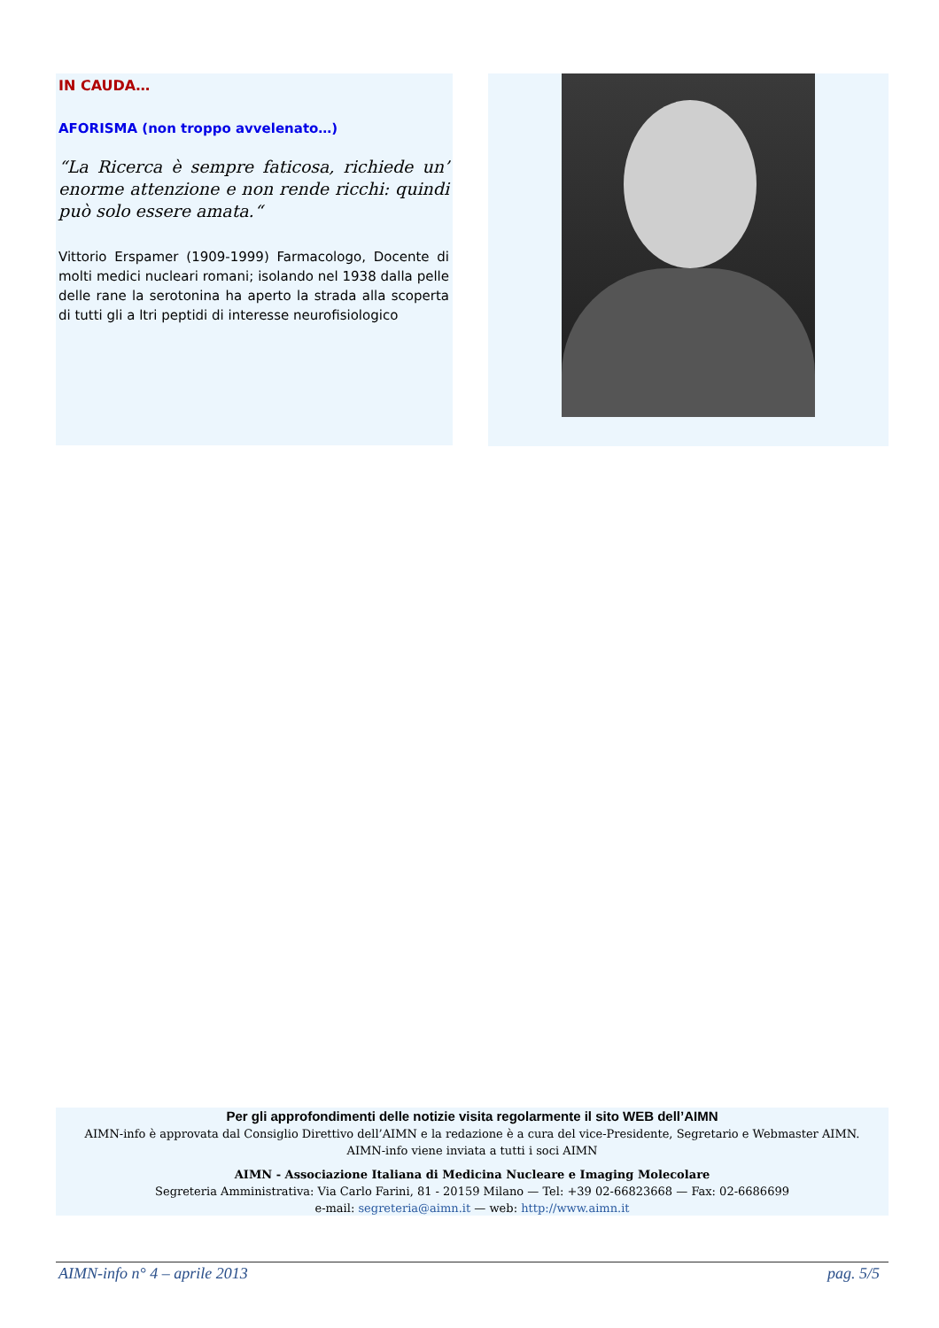IN CAUDA…
AFORISMA (non troppo avvelenato…)
“La Ricerca è sempre faticosa, richiede un’ enorme attenzione e non rende ricchi: quindi può solo essere amata.“
Vittorio Erspamer (1909-1999) Farmacologo, Docente di molti medici nucleari romani; isolando nel 1938 dalla pelle delle rane la serotonina ha aperto la strada alla scoperta di tutti gli a ltri peptidi di interesse neurofisiologico
Per gli approfondimenti delle notizie visita regolarmente il sito WEB dell’AIMN
AIMN-info è approvata dal Consiglio Direttivo dell’AIMN e la redazione è a cura del vice-Presidente, Segretario e Webmaster AIMN.
AIMN-info viene inviata a tutti i soci AIMN
AIMN - Associazione Italiana di Medicina Nucleare e Imaging Molecolare
Segreteria Amministrativa: Via Carlo Farini, 81 - 20159 Milano — Tel: +39 02-66823668 — Fax: 02-6686699
e-mail: segreteria@aimn.it — web: http://www.aimn.it
AIMN-info n° 4 – aprile 2013 pag. 5/5